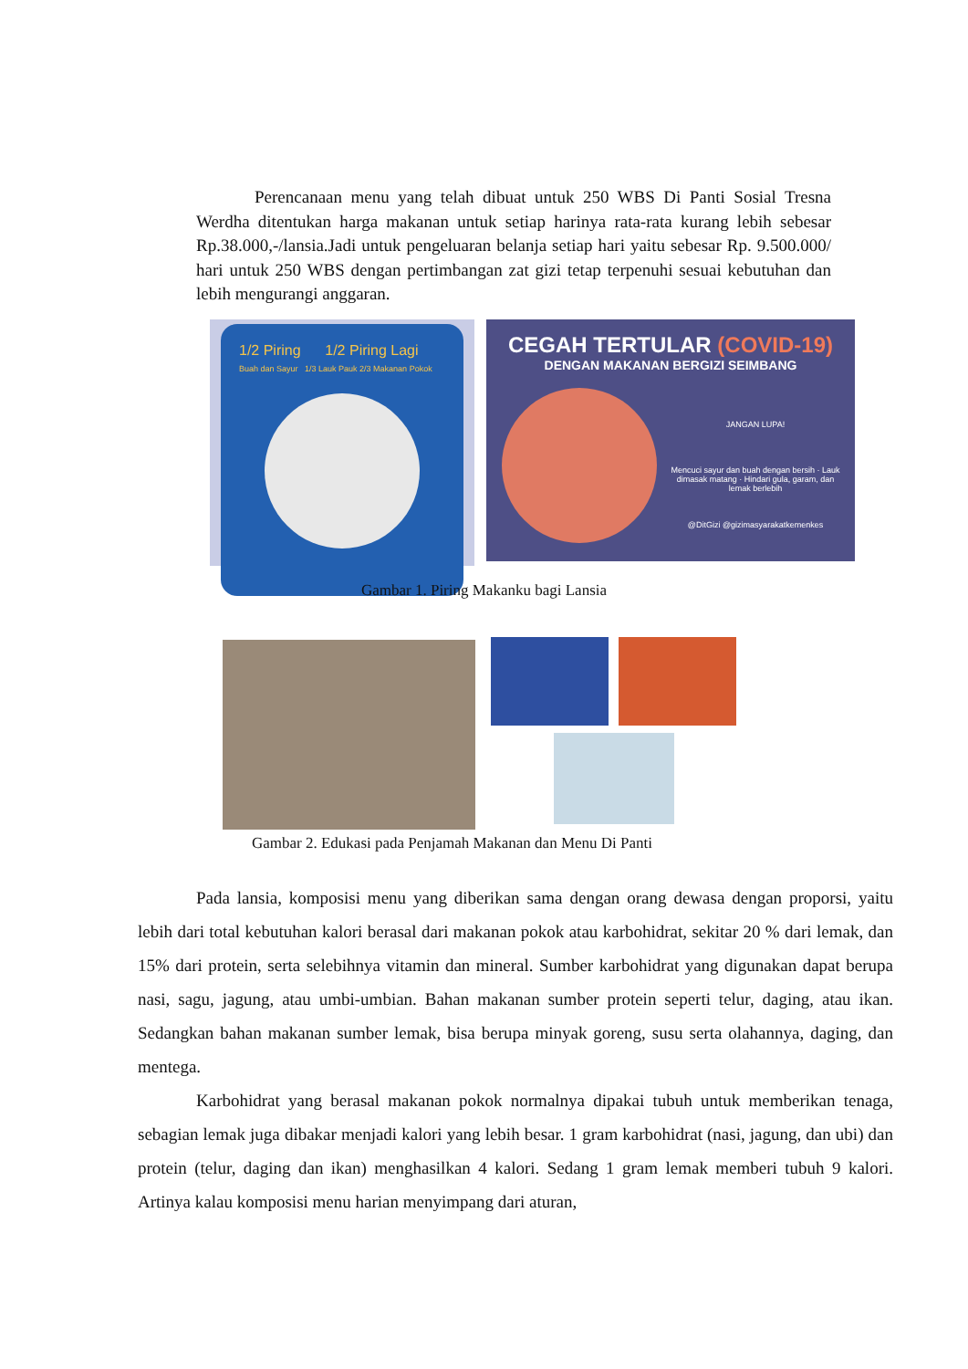Perencanaan menu yang telah dibuat untuk 250 WBS Di Panti Sosial Tresna Werdha ditentukan harga makanan untuk setiap harinya rata-rata kurang lebih sebesar Rp.38.000,-/lansia.Jadi untuk pengeluaran belanja setiap hari yaitu sebesar Rp. 9.500.000/ hari untuk 250 WBS dengan pertimbangan zat gizi tetap terpenuhi sesuai kebutuhan dan lebih mengurangi anggaran.
1/2 Piring 1/2 Piring Lagi
Buah dan Sayur 1/3 Lauk Pauk 2/3 Makanan Pokok
CEGAH TERTULAR (COVID-19)
DENGAN MAKANAN BERGIZI SEIMBANG
JANGAN LUPA!
Mencuci sayur dan buah dengan bersih · Lauk dimasak matang · Hindari gula, garam, dan lemak berlebih
@DitGizi @gizimasyarakatkemenkes
Gambar 1. Piring Makanku bagi Lansia
Gambar 2. Edukasi pada Penjamah Makanan dan Menu Di Panti
Pada lansia, komposisi menu yang diberikan sama dengan orang dewasa dengan proporsi, yaitu lebih dari total kebutuhan kalori berasal dari makanan pokok atau karbohidrat, sekitar 20 % dari lemak, dan 15% dari protein, serta selebihnya vitamin dan mineral. Sumber karbohidrat yang digunakan dapat berupa nasi, sagu, jagung, atau umbi-umbian. Bahan makanan sumber protein seperti telur, daging, atau ikan. Sedangkan bahan makanan sumber lemak, bisa berupa minyak goreng, susu serta olahannya, daging, dan mentega.
Karbohidrat yang berasal makanan pokok normalnya dipakai tubuh untuk memberikan tenaga, sebagian lemak juga dibakar menjadi kalori yang lebih besar. 1 gram karbohidrat (nasi, jagung, dan ubi) dan protein (telur, daging dan ikan) menghasilkan 4 kalori. Sedang 1 gram lemak memberi tubuh 9 kalori. Artinya kalau komposisi menu harian menyimpang dari aturan,